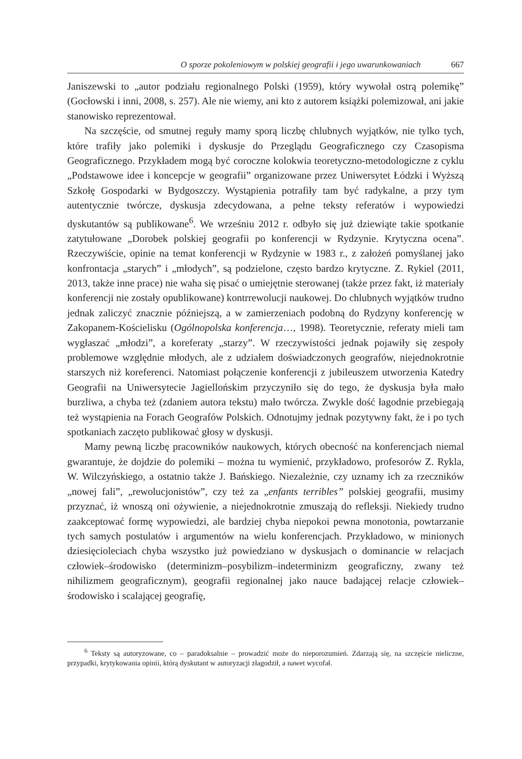O sporze pokoleniowym w polskiej geografii i jego uwarunkowaniach 667
Janiszewski to „autor podziału regionalnego Polski (1959), który wywołał ostrą polemikę” (Gocłowski i inni, 2008, s. 257). Ale nie wiemy, ani kto z autorem książki polemizował, ani jakie stanowisko reprezentował.
Na szczęście, od smutnej reguły mamy sporą liczbę chlubnych wyjątków, nie tylko tych, które trafiły jako polemiki i dyskusje do Przeglądu Geograficznego czy Czasopisma Geograficznego. Przykładem mogą być coroczne kolokwia teoretyczno-metodologiczne z cyklu „Podstawowe idee i koncepcje w geografii” organizowane przez Uniwersytet Łódzki i Wyższą Szkołę Gospodarki w Bydgoszczy. Wystąpienia potrafiły tam być radykalne, a przy tym autentycznie twórcze, dyskusja zdecydowana, a pełne teksty referatów i wypowiedzi dyskutantów są publikowane<sup>6</sup>. We wrześniu 2012 r. odbyło się już dziewiąte takie spotkanie zatytułowane „Dorobek polskiej geografii po konferencji w Rydzynie. Krytyczna ocena”. Rzeczywiście, opinie na temat konferencji w Rydzynie w 1983 r., z założeń pomyślanej jako konfrontacja „starych” i „młodych”, są podzielone, często bardzo krytyczne. Z. Rykiel (2011, 2013, także inne prace) nie waha się pisać o umiejętnie sterowanej (także przez fakt, iż materiały konferencji nie zostały opublikowane) kontrrewolucji naukowej. Do chlubnych wyjątków trudno jednak zaliczyć znacznie późniejszą, a w zamierzeniach podobną do Rydzyny konferencję w Zakopanem-Kościelisku (Ogólnopolska konferencja…, 1998). Teoretycznie, referaty mieli tam wygłaszać „młodzi”, a koreferaty „starzy”. W rzeczywistości jednak pojawiły się zespoły problemowe względnie młodych, ale z udziałem doświadczonych geografów, niejednokrotnie starszych niż koreferenci. Natomiast połączenie konferencji z jubileuszem utworzenia Katedry Geografii na Uniwersytecie Jagiellońskim przyczyniło się do tego, że dyskusja była mało burzliwa, a chyba też (zdaniem autora tekstu) mało twórcza. Zwykle dość łagodnie przebiegają też wystąpienia na Forach Geografów Polskich. Odnotujmy jednak pozytywny fakt, że i po tych spotkaniach zaczęto publikować głosy w dyskusji.
Mamy pewną liczbę pracowników naukowych, których obecność na konferencjach niemal gwarantuje, że dojdzie do polemiki – można tu wymienić, przykładowo, profesorów Z. Rykla, W. Wilczyńskiego, a ostatnio także J. Bańskiego. Niezależnie, czy uznamy ich za rzeczników „nowej fali”, „rewolucjonistów”, czy też za „enfants terribles” polskiej geografii, musimy przyznać, iż wnoszą oni ożywienie, a niejednokrotnie zmuszają do refleksji. Niekiedy trudno zaakceptować formę wypowiedzi, ale bardziej chyba niepokoi pewna monotonia, powtarzanie tych samych postulatów i argumentów na wielu konferencjach. Przykładowo, w minionych dziesięcioleciach chyba wszystko już powiedziano w dyskusjach o dominancie w relacjach człowiek–środowisko (determinizm–posybilizm–indeterminizm geograficzny, zwany też nihilizmem geograficznym), geografii regionalnej jako nauce badającej relacje człowiek–środowisko i scalającej geografię,
<sup>6</sup> Teksty są autoryzowane, co – paradoksalnie – prowadzić może do nieporozumień. Zdarzają się, na szczęście nieliczne, przypadki, krytykowania opinii, którą dyskutant w autoryzacji złagodził, a nawet wycofał.